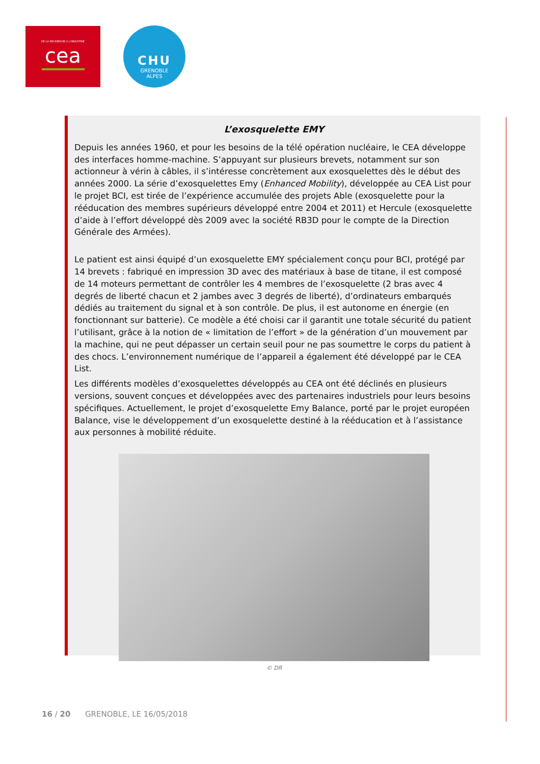DE LA RECHERCHE À L'INDUSTRIE
cea
CHU
GRENOBLE
ALPES
L’exosquelette EMY
Depuis les années 1960, et pour les besoins de la télé opération nucléaire, le CEA développe des interfaces homme-machine. S’appuyant sur plusieurs brevets, notamment sur son actionneur à vérin à câbles, il s’intéresse concrètement aux exosquelettes dès le début des années 2000. La série d’exosquelettes Emy (Enhanced Mobility), développée au CEA List pour le projet BCI, est tirée de l’expérience accumulée des projets Able (exosquelette pour la rééducation des membres supérieurs développé entre 2004 et 2011) et Hercule (exosquelette d’aide à l’effort développé dès 2009 avec la société RB3D pour le compte de la Direction Générale des Armées).
Le patient est ainsi équipé d’un exosquelette EMY spécialement conçu pour BCI, protégé par 14 brevets : fabriqué en impression 3D avec des matériaux à base de titane, il est composé de 14 moteurs permettant de contrôler les 4 membres de l’exosquelette (2 bras avec 4 degrés de liberté chacun et 2 jambes avec 3 degrés de liberté), d’ordinateurs embarqués dédiés au traitement du signal et à son contrôle. De plus, il est autonome en énergie (en fonctionnant sur batterie). Ce modèle a été choisi car il garantit une totale sécurité du patient l’utilisant, grâce à la notion de « limitation de l’effort » de la génération d’un mouvement par la machine, qui ne peut dépasser un certain seuil pour ne pas soumettre le corps du patient à des chocs. L’environnement numérique de l’appareil a également été développé par le CEA List.
Les différents modèles d’exosquelettes développés au CEA ont été déclinés en plusieurs versions, souvent conçues et développées avec des partenaires industriels pour leurs besoins spécifiques. Actuellement, le projet d’exosquelette Emy Balance, porté par le projet européen Balance, vise le développement d’un exosquelette destiné à la rééducation et à l’assistance aux personnes à mobilité réduite.
© DR
16 / 20 GRENOBLE, LE 16/05/2018